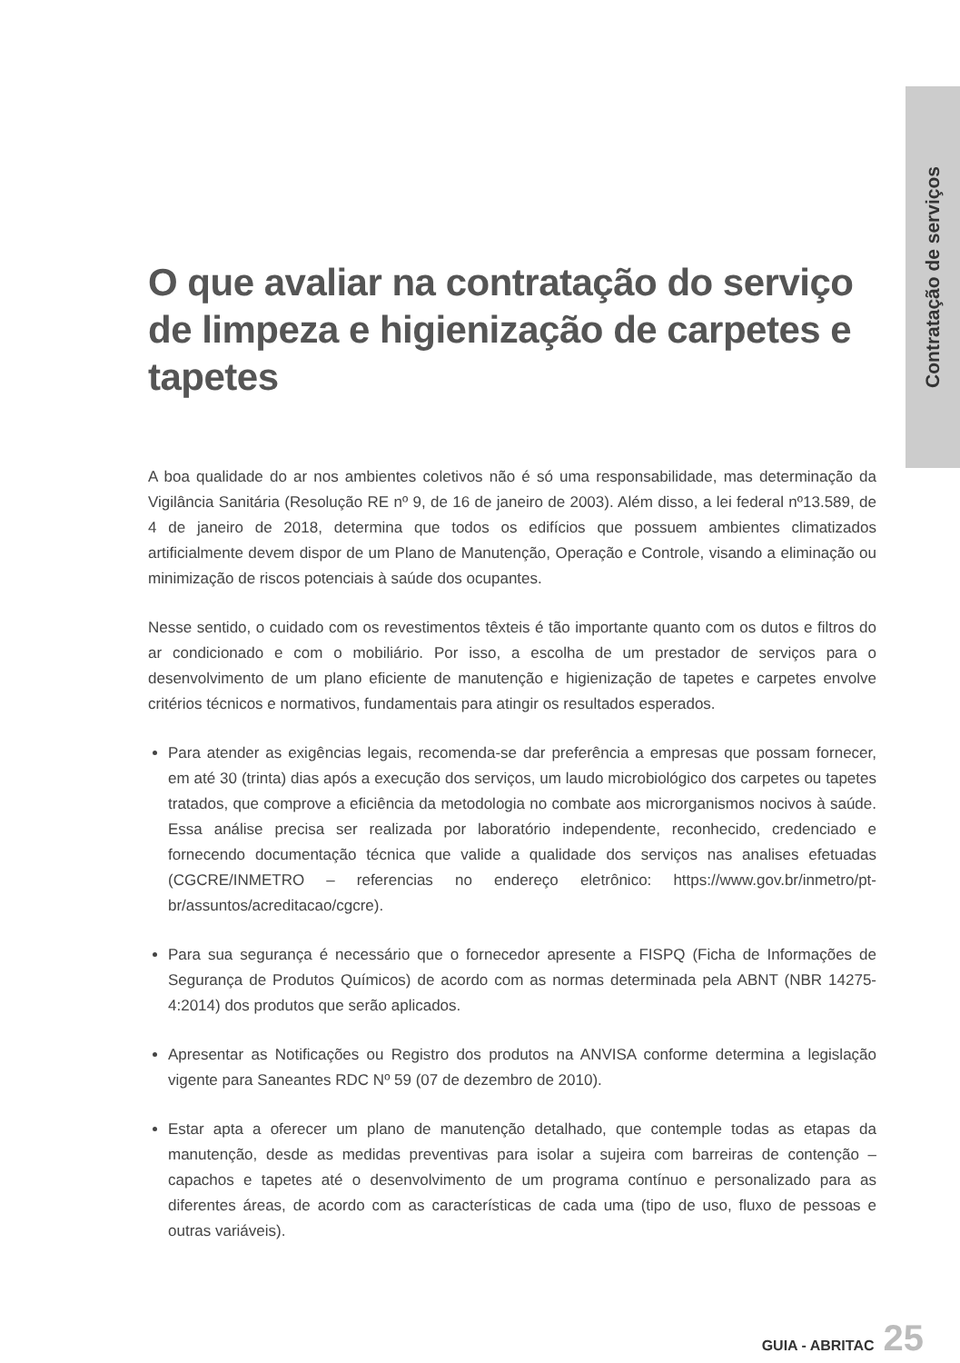Contratação de serviços
O que avaliar na contratação do serviço de limpeza e higienização de carpetes e tapetes
A boa qualidade do ar nos ambientes coletivos não é só uma responsabilidade, mas determinação da Vigilância Sanitária (Resolução RE nº 9, de 16 de janeiro de 2003). Além disso, a lei federal nº13.589, de 4 de janeiro de 2018, determina que todos os edifícios que possuem ambientes climatizados artificialmente devem dispor de um Plano de Manutenção, Operação e Controle, visando a eliminação ou minimização de riscos potenciais à saúde dos ocupantes.
Nesse sentido, o cuidado com os revestimentos têxteis é tão importante quanto com os dutos e filtros do ar condicionado e com o mobiliário. Por isso, a escolha de um prestador de serviços para o desenvolvimento de um plano eficiente de manutenção e higienização de tapetes e carpetes envolve critérios técnicos e normativos, fundamentais para atingir os resultados esperados.
Para atender as exigências legais, recomenda-se dar preferência a empresas que possam fornecer, em até 30 (trinta) dias após a execução dos serviços, um laudo microbiológico dos carpetes ou tapetes tratados, que comprove a eficiência da metodologia no combate aos microrganismos nocivos à saúde. Essa análise precisa ser realizada por laboratório independente, reconhecido, credenciado e fornecendo documentação técnica que valide a qualidade dos serviços nas analises efetuadas (CGCRE/INMETRO – referencias no endereço eletrônico: https://www.gov.br/inmetro/pt-br/assuntos/acreditacao/cgcre).
Para sua segurança é necessário que o fornecedor apresente a FISPQ (Ficha de Informações de Segurança de Produtos Químicos) de acordo com as normas determinada pela ABNT (NBR 14275-4:2014) dos produtos que serão aplicados.
Apresentar as Notificações ou Registro dos produtos na ANVISA conforme determina a legislação vigente para Saneantes RDC Nº 59 (07 de dezembro de 2010).
Estar apta a oferecer um plano de manutenção detalhado, que contemple todas as etapas da manutenção, desde as medidas preventivas para isolar a sujeira com barreiras de contenção – capachos e tapetes até o desenvolvimento de um programa contínuo e personalizado para as diferentes áreas, de acordo com as características de cada uma (tipo de uso, fluxo de pessoas e outras variáveis).
GUIA - ABRITAC 25